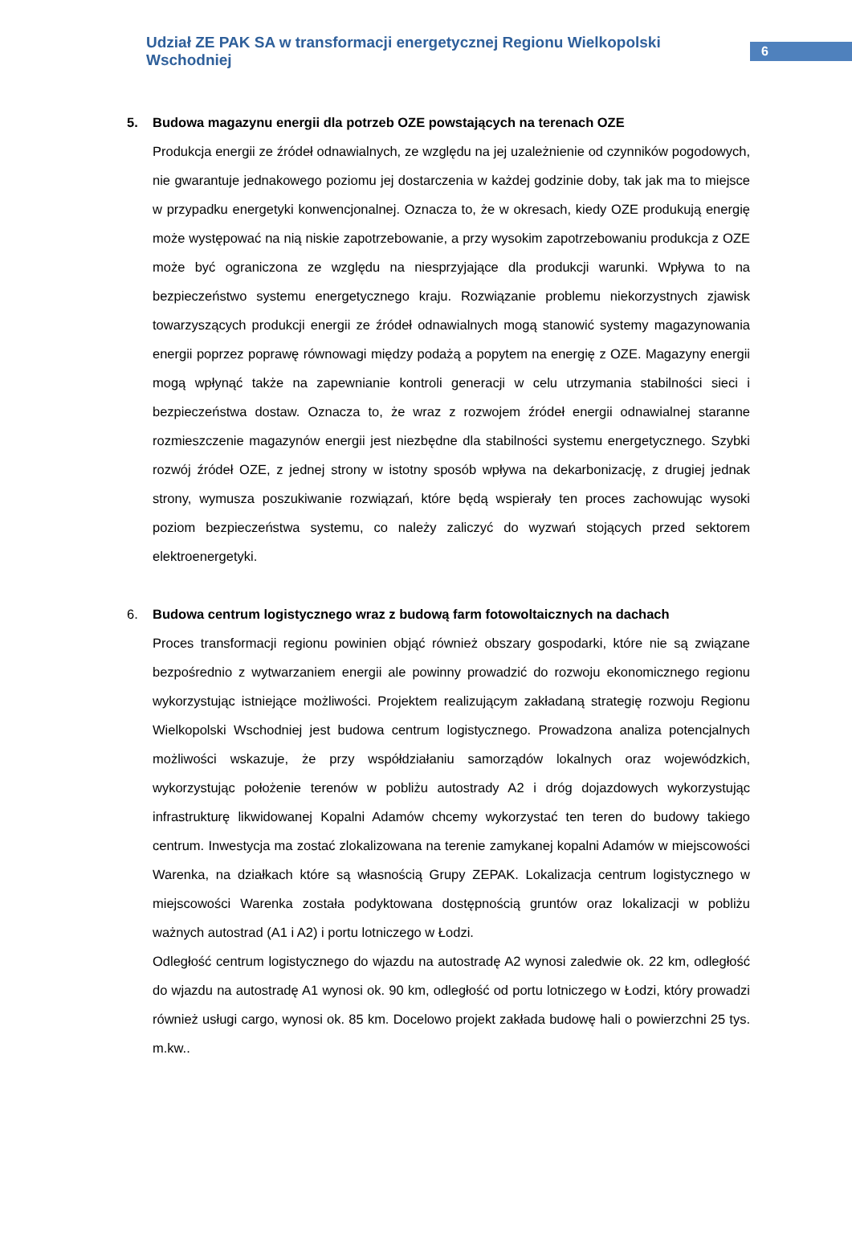Udział ZE PAK SA w transformacji energetycznej Regionu Wielkopolski Wschodniej
6
5. Budowa magazynu energii dla potrzeb OZE powstających na terenach OZE
Produkcja energii ze źródeł odnawialnych, ze względu na jej uzależnienie od czynników pogodowych, nie gwarantuje jednakowego poziomu jej dostarczenia w każdej godzinie doby, tak jak ma to miejsce w przypadku energetyki konwencjonalnej. Oznacza to, że w okresach, kiedy OZE produkują energię może występować na nią niskie zapotrzebowanie, a przy wysokim zapotrzebowaniu produkcja z OZE może być ograniczona ze względu na niesprzyjające dla produkcji warunki. Wpływa to na bezpieczeństwo systemu energetycznego kraju. Rozwiązanie problemu niekorzystnych zjawisk towarzyszących produkcji energii ze źródeł odnawialnych mogą stanowić systemy magazynowania energii poprzez poprawę równowagi między podażą a popytem na energię z OZE. Magazyny energii mogą wpłynąć także na zapewnianie kontroli generacji w celu utrzymania stabilności sieci i bezpieczeństwa dostaw. Oznacza to, że wraz z rozwojem źródeł energii odnawialnej staranne rozmieszczenie magazynów energii jest niezbędne dla stabilności systemu energetycznego. Szybki rozwój źródeł OZE, z jednej strony w istotny sposób wpływa na dekarbonizację, z drugiej jednak strony, wymusza poszukiwanie rozwiązań, które będą wspierały ten proces zachowując wysoki poziom bezpieczeństwa systemu, co należy zaliczyć do wyzwań stojących przed sektorem elektroenergetyki.
6. Budowa centrum logistycznego wraz z budową farm fotowoltaicznych na dachach
Proces transformacji regionu powinien objąć również obszary gospodarki, które nie są związane bezpośrednio z wytwarzaniem energii ale powinny prowadzić do rozwoju ekonomicznego regionu wykorzystując istniejące możliwości. Projektem realizującym zakładaną strategię rozwoju Regionu Wielkopolski Wschodniej jest budowa centrum logistycznego. Prowadzona analiza potencjalnych możliwości wskazuje, że przy współdziałaniu samorządów lokalnych oraz wojewódzkich, wykorzystując położenie terenów w pobliżu autostrady A2 i dróg dojazdowych wykorzystując infrastrukturę likwidowanej Kopalni Adamów chcemy wykorzystać ten teren do budowy takiego centrum. Inwestycja ma zostać zlokalizowana na terenie zamykanej kopalni Adamów w miejscowości Warenka, na działkach które są własnością Grupy ZEPAK. Lokalizacja centrum logistycznego w miejscowości Warenka została podyktowana dostępnością gruntów oraz lokalizacji w pobliżu ważnych autostrad (A1 i A2) i portu lotniczego w Łodzi.
Odległość centrum logistycznego do wjazdu na autostradę A2 wynosi zaledwie ok. 22 km, odległość do wjazdu na autostradę A1 wynosi ok. 90 km, odległość od portu lotniczego w Łodzi, który prowadzi również usługi cargo, wynosi ok. 85 km. Docelowo projekt zakłada budowę hali o powierzchni 25 tys. m.kw..